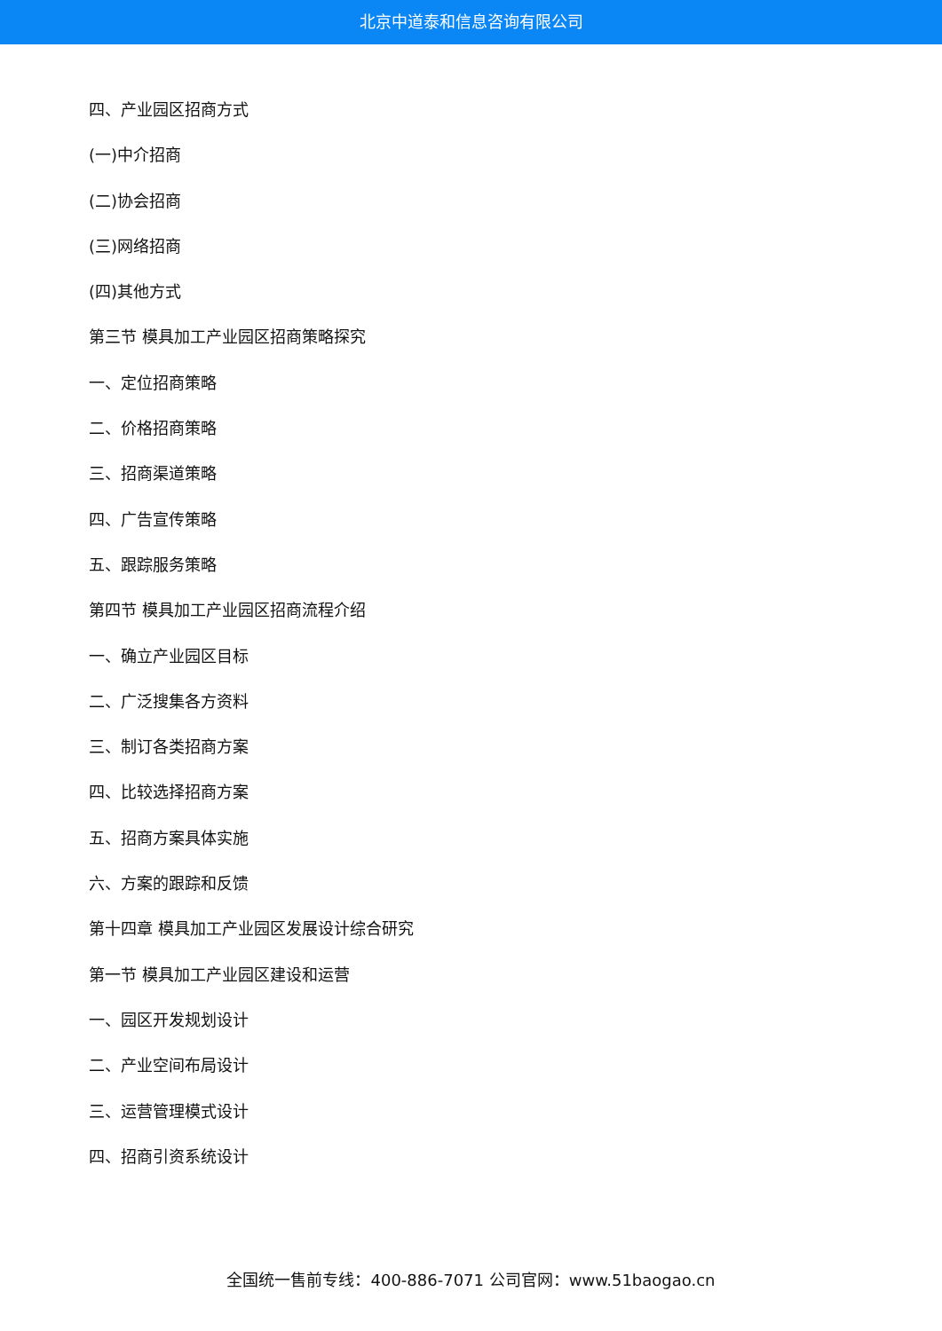北京中道泰和信息咨询有限公司
四、产业园区招商方式
(一)中介招商
(二)协会招商
(三)网络招商
(四)其他方式
第三节 模具加工产业园区招商策略探究
一、定位招商策略
二、价格招商策略
三、招商渠道策略
四、广告宣传策略
五、跟踪服务策略
第四节 模具加工产业园区招商流程介绍
一、确立产业园区目标
二、广泛搜集各方资料
三、制订各类招商方案
四、比较选择招商方案
五、招商方案具体实施
六、方案的跟踪和反馈
第十四章 模具加工产业园区发展设计综合研究
第一节 模具加工产业园区建设和运营
一、园区开发规划设计
二、产业空间布局设计
三、运营管理模式设计
四、招商引资系统设计
全国统一售前专线：400-886-7071 公司官网：www.51baogao.cn